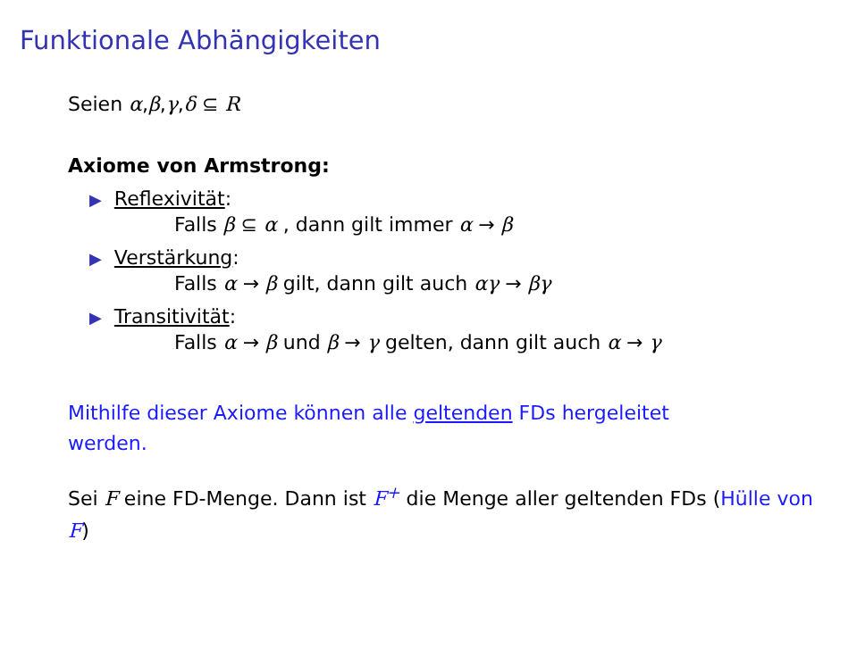Funktionale Abhängigkeiten
Seien α,β,γ,δ ⊆ R
Axiome von Armstrong:
▶ Reflexivität:
Falls β ⊆ α , dann gilt immer α → β
▶ Verstärkung:
Falls α → β gilt, dann gilt auch αγ → βγ
▶ Transitivität:
Falls α → β und β → γ gelten, dann gilt auch α → γ
Mithilfe dieser Axiome können alle geltenden FDs hergeleitet werden.
Sei F eine FD-Menge. Dann ist F<sup>+</sup> die Menge aller geltenden FDs (Hülle von F)